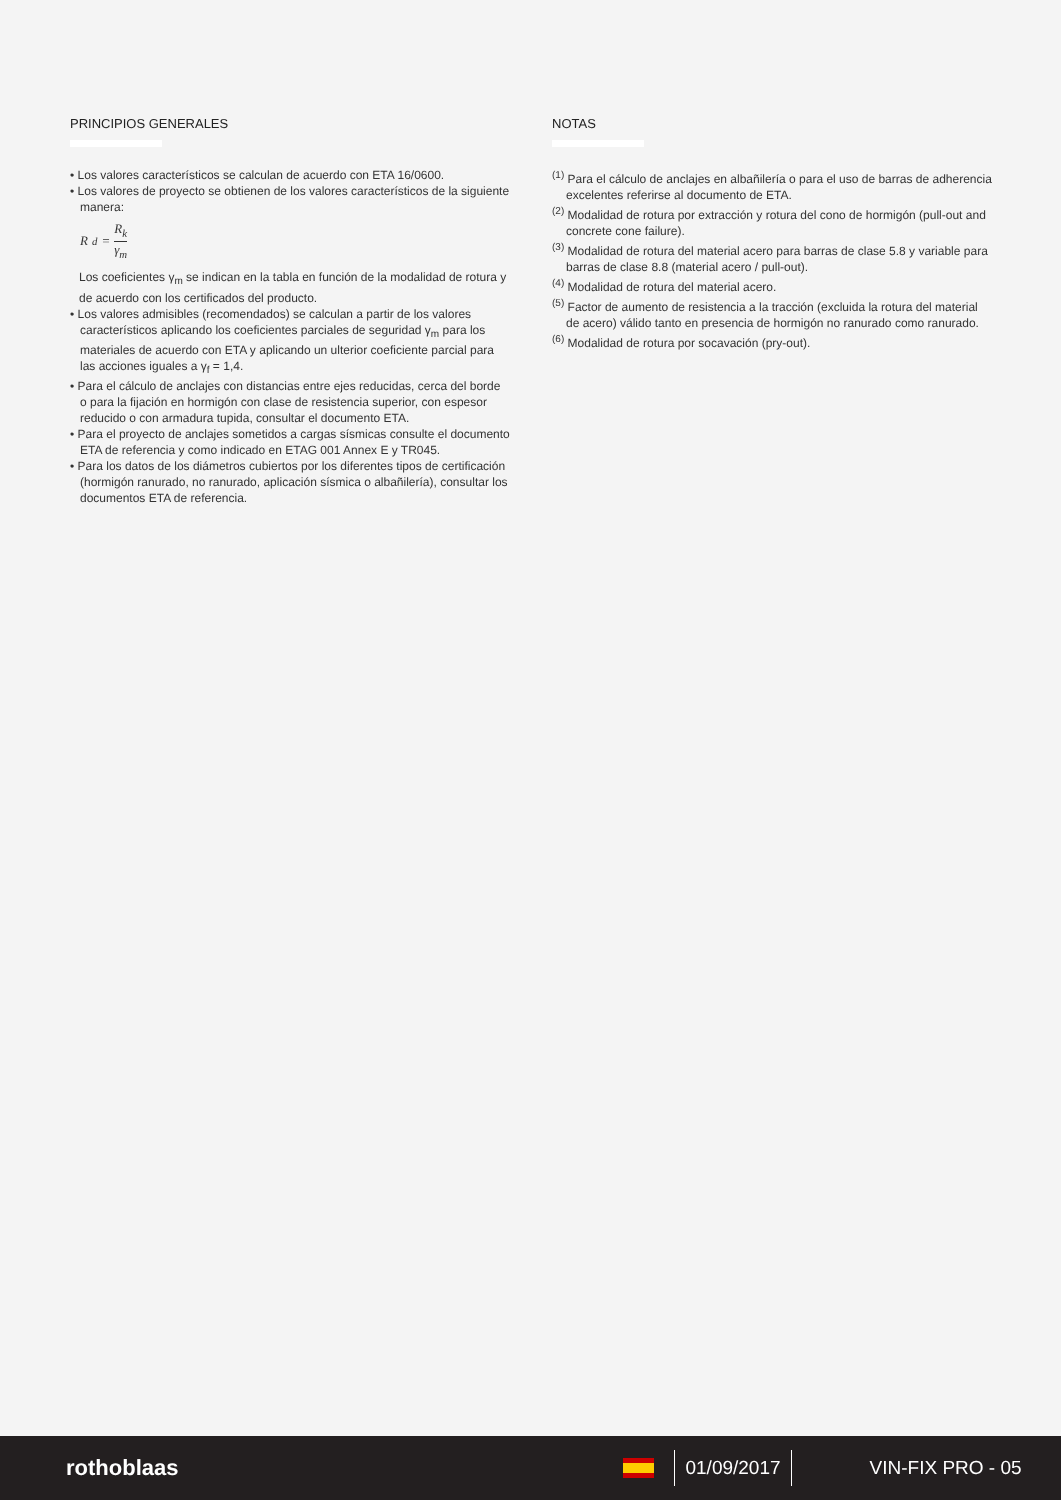PRINCIPIOS GENERALES
• Los valores característicos se calculan de acuerdo con ETA 16/0600.
• Los valores de proyecto se obtienen de los valores característicos de la siguiente manera:
R<sub>d</sub> = R<sub>k</sub> γ<sub>m</sub>
Los coeficientes γ<sub>m</sub> se indican en la tabla en función de la modalidad de rotura y de acuerdo con los certificados del producto.
• Los valores admisibles (recomendados) se calculan a partir de los valores característicos aplicando los coeficientes parciales de seguridad γ<sub>m</sub> para los materiales de acuerdo con ETA y aplicando un ulterior coeficiente parcial para las acciones iguales a γ<sub>f</sub> = 1,4.
• Para el cálculo de anclajes con distancias entre ejes reducidas, cerca del borde o para la fijación en hormigón con clase de resistencia superior, con espesor reducido o con armadura tupida, consultar el documento ETA.
• Para el proyecto de anclajes sometidos a cargas sísmicas consulte el documento ETA de referencia y como indicado en ETAG 001 Annex E y TR045.
• Para los datos de los diámetros cubiertos por los diferentes tipos de certificación (hormigón ranurado, no ranurado, aplicación sísmica o albañilería), consultar los documentos ETA de referencia.
NOTAS
<sup>(1)</sup> Para el cálculo de anclajes en albañilería o para el uso de barras de adherencia excelentes referirse al documento de ETA.
<sup>(2)</sup> Modalidad de rotura por extracción y rotura del cono de hormigón (pull-out and concrete cone failure).
<sup>(3)</sup> Modalidad de rotura del material acero para barras de clase 5.8 y variable para barras de clase 8.8 (material acero / pull-out).
<sup>(4)</sup> Modalidad de rotura del material acero.
<sup>(5)</sup> Factor de aumento de resistencia a la tracción (excluida la rotura del material de acero) válido tanto en presencia de hormigón no ranurado como ranurado.
<sup>(6)</sup> Modalidad de rotura por socavación (pry-out).
rothoblaas 01/09/2017 VIN-FIX PRO - 05